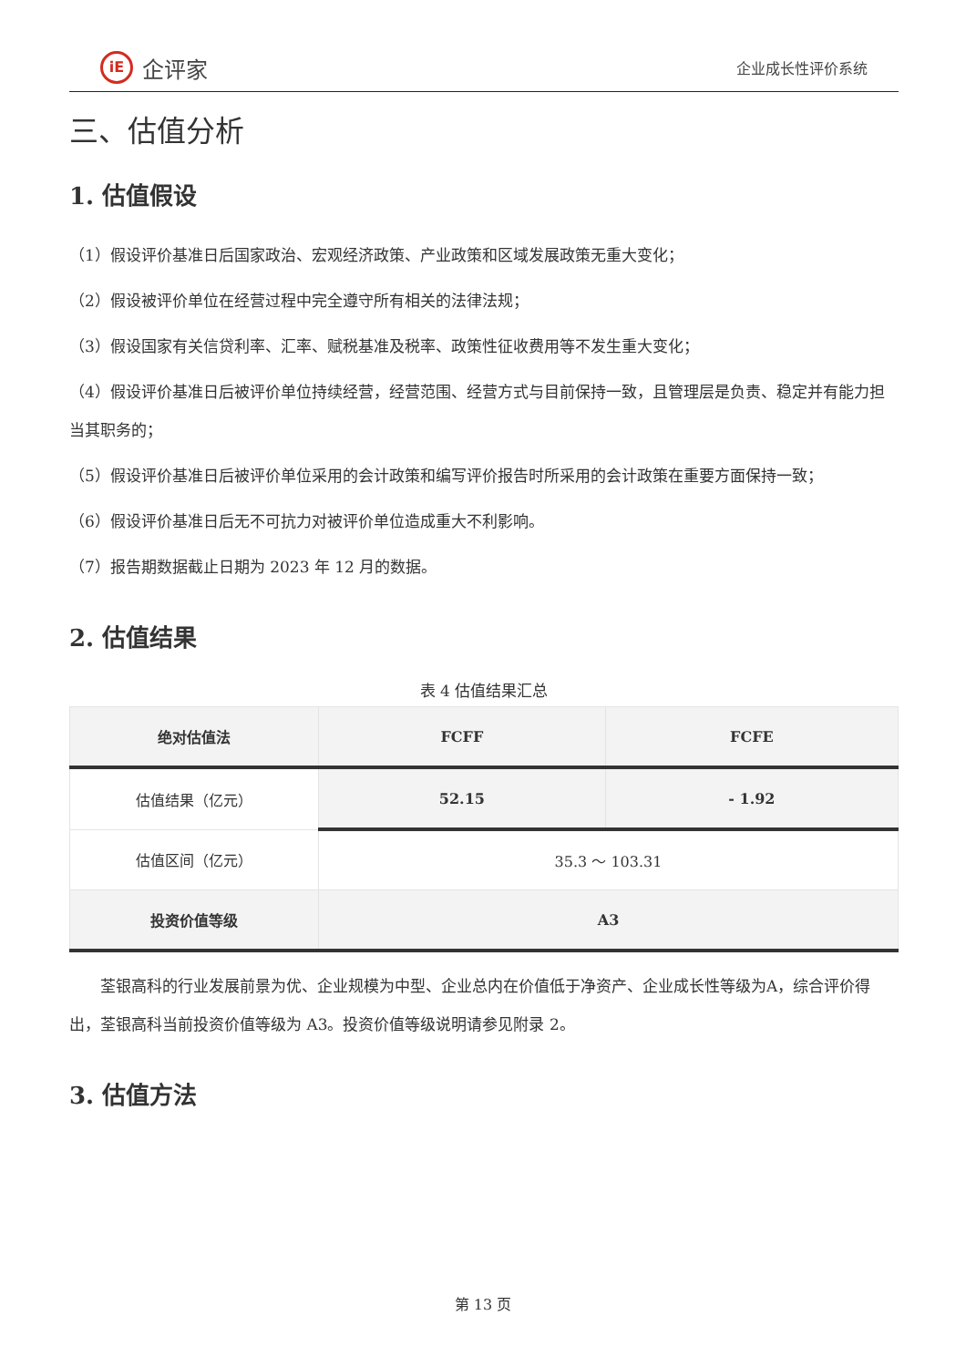iE
企评家
企业成长性评价系统
三、估值分析
1. 估值假设
（1）假设评价基准日后国家政治、宏观经济政策、产业政策和区域发展政策无重大变化；
（2）假设被评价单位在经营过程中完全遵守所有相关的法律法规；
（3）假设国家有关信贷利率、汇率、赋税基准及税率、政策性征收费用等不发生重大变化；
（4）假设评价基准日后被评价单位持续经营，经营范围、经营方式与目前保持一致，且管理层是负责、稳定并有能力担当其职务的；
（5）假设评价基准日后被评价单位采用的会计政策和编写评价报告时所采用的会计政策在重要方面保持一致；
（6）假设评价基准日后无不可抗力对被评价单位造成重大不利影响。
（7）报告期数据截止日期为 2023 年 12 月的数据。
2. 估值结果
表 4 估值结果汇总
| 绝对估值法 | FCFF | FCFE |
| --- | --- | --- |
| 估值结果（亿元） | 52.15 | - 1.92 |
| 估值区间（亿元） | 35.3 ～ 103.31 | |
| 投资价值等级 | A3 | |
荃银高科的行业发展前景为优、企业规模为中型、企业总内在价值低于净资产、企业成长性等级为A，综合评价得出，荃银高科当前投资价值等级为 A3。投资价值等级说明请参见附录 2。
3. 估值方法
第 13 页